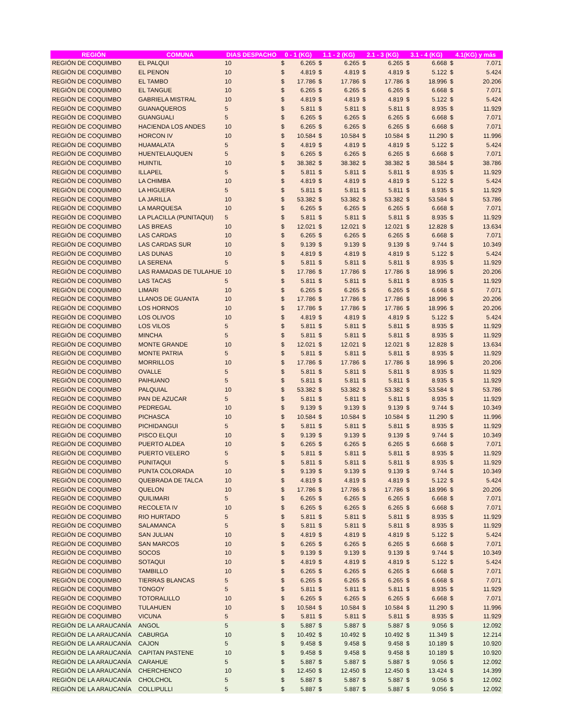| REGIÓN | COMUNA | DIAS DESPACHO | 0 - 1 (KG) | | 1.1 - 2 (KG) | | 2.1 - 3 (KG) | | 3.1 - 4 (KG) | | 4.1(KG) y más | |
| --- | --- | --- | --- | --- | --- | --- | --- | --- | --- | --- | --- | --- |
| REGIÓN DE COQUIMBO | EL PALQUI | 10 | $ | 6.265 | $ | 6.265 | $ | 6.265 | $ | 6.668 | $ | 7.071 |
| REGIÓN DE COQUIMBO | EL PENON | 10 | $ | 4.819 | $ | 4.819 | $ | 4.819 | $ | 5.122 | $ | 5.424 |
| REGIÓN DE COQUIMBO | EL TAMBO | 10 | $ | 17.786 | $ | 17.786 | $ | 17.786 | $ | 18.996 | $ | 20.206 |
| REGIÓN DE COQUIMBO | EL TANGUE | 10 | $ | 6.265 | $ | 6.265 | $ | 6.265 | $ | 6.668 | $ | 7.071 |
| REGIÓN DE COQUIMBO | GABRIELA MISTRAL | 10 | $ | 4.819 | $ | 4.819 | $ | 4.819 | $ | 5.122 | $ | 5.424 |
| REGIÓN DE COQUIMBO | GUANAQUEROS | 5 | $ | 5.811 | $ | 5.811 | $ | 5.811 | $ | 8.935 | $ | 11.929 |
| REGIÓN DE COQUIMBO | GUANGUALI | 5 | $ | 6.265 | $ | 6.265 | $ | 6.265 | $ | 6.668 | $ | 7.071 |
| REGIÓN DE COQUIMBO | HACIENDA LOS ANDES | 10 | $ | 6.265 | $ | 6.265 | $ | 6.265 | $ | 6.668 | $ | 7.071 |
| REGIÓN DE COQUIMBO | HORCON IV | 10 | $ | 10.584 | $ | 10.584 | $ | 10.584 | $ | 11.290 | $ | 11.996 |
| REGIÓN DE COQUIMBO | HUAMALATA | 5 | $ | 4.819 | $ | 4.819 | $ | 4.819 | $ | 5.122 | $ | 5.424 |
| REGIÓN DE COQUIMBO | HUENTELAUQUEN | 5 | $ | 6.265 | $ | 6.265 | $ | 6.265 | $ | 6.668 | $ | 7.071 |
| REGIÓN DE COQUIMBO | HUINTIL | 10 | $ | 38.382 | $ | 38.382 | $ | 38.382 | $ | 38.584 | $ | 38.786 |
| REGIÓN DE COQUIMBO | ILLAPEL | 5 | $ | 5.811 | $ | 5.811 | $ | 5.811 | $ | 8.935 | $ | 11.929 |
| REGIÓN DE COQUIMBO | LA CHIMBA | 10 | $ | 4.819 | $ | 4.819 | $ | 4.819 | $ | 5.122 | $ | 5.424 |
| REGIÓN DE COQUIMBO | LA HIGUERA | 5 | $ | 5.811 | $ | 5.811 | $ | 5.811 | $ | 8.935 | $ | 11.929 |
| REGIÓN DE COQUIMBO | LA JARILLA | 10 | $ | 53.382 | $ | 53.382 | $ | 53.382 | $ | 53.584 | $ | 53.786 |
| REGIÓN DE COQUIMBO | LA MARQUESA | 10 | $ | 6.265 | $ | 6.265 | $ | 6.265 | $ | 6.668 | $ | 7.071 |
| REGIÓN DE COQUIMBO | LA PLACILLA (PUNITAQUI) | 5 | $ | 5.811 | $ | 5.811 | $ | 5.811 | $ | 8.935 | $ | 11.929 |
| REGIÓN DE COQUIMBO | LAS BREAS | 10 | $ | 12.021 | $ | 12.021 | $ | 12.021 | $ | 12.828 | $ | 13.634 |
| REGIÓN DE COQUIMBO | LAS CARDAS | 10 | $ | 6.265 | $ | 6.265 | $ | 6.265 | $ | 6.668 | $ | 7.071 |
| REGIÓN DE COQUIMBO | LAS CARDAS SUR | 10 | $ | 9.139 | $ | 9.139 | $ | 9.139 | $ | 9.744 | $ | 10.349 |
| REGIÓN DE COQUIMBO | LAS DUNAS | 10 | $ | 4.819 | $ | 4.819 | $ | 4.819 | $ | 5.122 | $ | 5.424 |
| REGIÓN DE COQUIMBO | LA SERENA | 5 | $ | 5.811 | $ | 5.811 | $ | 5.811 | $ | 8.935 | $ | 11.929 |
| REGIÓN DE COQUIMBO | LAS RAMADAS DE TULAHUE | 10 | $ | 17.786 | $ | 17.786 | $ | 17.786 | $ | 18.996 | $ | 20.206 |
| REGIÓN DE COQUIMBO | LAS TACAS | 5 | $ | 5.811 | $ | 5.811 | $ | 5.811 | $ | 8.935 | $ | 11.929 |
| REGIÓN DE COQUIMBO | LIMARI | 10 | $ | 6.265 | $ | 6.265 | $ | 6.265 | $ | 6.668 | $ | 7.071 |
| REGIÓN DE COQUIMBO | LLANOS DE GUANTA | 10 | $ | 17.786 | $ | 17.786 | $ | 17.786 | $ | 18.996 | $ | 20.206 |
| REGIÓN DE COQUIMBO | LOS HORNOS | 10 | $ | 17.786 | $ | 17.786 | $ | 17.786 | $ | 18.996 | $ | 20.206 |
| REGIÓN DE COQUIMBO | LOS OLIVOS | 10 | $ | 4.819 | $ | 4.819 | $ | 4.819 | $ | 5.122 | $ | 5.424 |
| REGIÓN DE COQUIMBO | LOS VILOS | 5 | $ | 5.811 | $ | 5.811 | $ | 5.811 | $ | 8.935 | $ | 11.929 |
| REGIÓN DE COQUIMBO | MINCHA | 5 | $ | 5.811 | $ | 5.811 | $ | 5.811 | $ | 8.935 | $ | 11.929 |
| REGIÓN DE COQUIMBO | MONTE GRANDE | 10 | $ | 12.021 | $ | 12.021 | $ | 12.021 | $ | 12.828 | $ | 13.634 |
| REGIÓN DE COQUIMBO | MONTE PATRIA | 5 | $ | 5.811 | $ | 5.811 | $ | 5.811 | $ | 8.935 | $ | 11.929 |
| REGIÓN DE COQUIMBO | MORRILLOS | 10 | $ | 17.786 | $ | 17.786 | $ | 17.786 | $ | 18.996 | $ | 20.206 |
| REGIÓN DE COQUIMBO | OVALLE | 5 | $ | 5.811 | $ | 5.811 | $ | 5.811 | $ | 8.935 | $ | 11.929 |
| REGIÓN DE COQUIMBO | PAIHUANO | 5 | $ | 5.811 | $ | 5.811 | $ | 5.811 | $ | 8.935 | $ | 11.929 |
| REGIÓN DE COQUIMBO | PALQUIAL | 10 | $ | 53.382 | $ | 53.382 | $ | 53.382 | $ | 53.584 | $ | 53.786 |
| REGIÓN DE COQUIMBO | PAN DE AZUCAR | 5 | $ | 5.811 | $ | 5.811 | $ | 5.811 | $ | 8.935 | $ | 11.929 |
| REGIÓN DE COQUIMBO | PEDREGAL | 10 | $ | 9.139 | $ | 9.139 | $ | 9.139 | $ | 9.744 | $ | 10.349 |
| REGIÓN DE COQUIMBO | PICHASCA | 10 | $ | 10.584 | $ | 10.584 | $ | 10.584 | $ | 11.290 | $ | 11.996 |
| REGIÓN DE COQUIMBO | PICHIDANGUI | 5 | $ | 5.811 | $ | 5.811 | $ | 5.811 | $ | 8.935 | $ | 11.929 |
| REGIÓN DE COQUIMBO | PISCO ELQUI | 10 | $ | 9.139 | $ | 9.139 | $ | 9.139 | $ | 9.744 | $ | 10.349 |
| REGIÓN DE COQUIMBO | PUERTO ALDEA | 10 | $ | 6.265 | $ | 6.265 | $ | 6.265 | $ | 6.668 | $ | 7.071 |
| REGIÓN DE COQUIMBO | PUERTO VELERO | 5 | $ | 5.811 | $ | 5.811 | $ | 5.811 | $ | 8.935 | $ | 11.929 |
| REGIÓN DE COQUIMBO | PUNITAQUI | 5 | $ | 5.811 | $ | 5.811 | $ | 5.811 | $ | 8.935 | $ | 11.929 |
| REGIÓN DE COQUIMBO | PUNTA COLORADA | 10 | $ | 9.139 | $ | 9.139 | $ | 9.139 | $ | 9.744 | $ | 10.349 |
| REGIÓN DE COQUIMBO | QUEBRADA DE TALCA | 10 | $ | 4.819 | $ | 4.819 | $ | 4.819 | $ | 5.122 | $ | 5.424 |
| REGIÓN DE COQUIMBO | QUELON | 10 | $ | 17.786 | $ | 17.786 | $ | 17.786 | $ | 18.996 | $ | 20.206 |
| REGIÓN DE COQUIMBO | QUILIMARI | 5 | $ | 6.265 | $ | 6.265 | $ | 6.265 | $ | 6.668 | $ | 7.071 |
| REGIÓN DE COQUIMBO | RECOLETA IV | 10 | $ | 6.265 | $ | 6.265 | $ | 6.265 | $ | 6.668 | $ | 7.071 |
| REGIÓN DE COQUIMBO | RIO HURTADO | 5 | $ | 5.811 | $ | 5.811 | $ | 5.811 | $ | 8.935 | $ | 11.929 |
| REGIÓN DE COQUIMBO | SALAMANCA | 5 | $ | 5.811 | $ | 5.811 | $ | 5.811 | $ | 8.935 | $ | 11.929 |
| REGIÓN DE COQUIMBO | SAN JULIAN | 10 | $ | 4.819 | $ | 4.819 | $ | 4.819 | $ | 5.122 | $ | 5.424 |
| REGIÓN DE COQUIMBO | SAN MARCOS | 10 | $ | 6.265 | $ | 6.265 | $ | 6.265 | $ | 6.668 | $ | 7.071 |
| REGIÓN DE COQUIMBO | SOCOS | 10 | $ | 9.139 | $ | 9.139 | $ | 9.139 | $ | 9.744 | $ | 10.349 |
| REGIÓN DE COQUIMBO | SOTAQUI | 10 | $ | 4.819 | $ | 4.819 | $ | 4.819 | $ | 5.122 | $ | 5.424 |
| REGIÓN DE COQUIMBO | TAMBILLO | 10 | $ | 6.265 | $ | 6.265 | $ | 6.265 | $ | 6.668 | $ | 7.071 |
| REGIÓN DE COQUIMBO | TIERRAS BLANCAS | 5 | $ | 6.265 | $ | 6.265 | $ | 6.265 | $ | 6.668 | $ | 7.071 |
| REGIÓN DE COQUIMBO | TONGOY | 5 | $ | 5.811 | $ | 5.811 | $ | 5.811 | $ | 8.935 | $ | 11.929 |
| REGIÓN DE COQUIMBO | TOTORALILLO | 10 | $ | 6.265 | $ | 6.265 | $ | 6.265 | $ | 6.668 | $ | 7.071 |
| REGIÓN DE COQUIMBO | TULAHUEN | 10 | $ | 10.584 | $ | 10.584 | $ | 10.584 | $ | 11.290 | $ | 11.996 |
| REGIÓN DE COQUIMBO | VICUNA | 5 | $ | 5.811 | $ | 5.811 | $ | 5.811 | $ | 8.935 | $ | 11.929 |
| REGIÓN DE LA ARAUCANÍA | ANGOL | 5 | $ | 5.887 | $ | 5.887 | $ | 5.887 | $ | 9.056 | $ | 12.092 |
| REGIÓN DE LA ARAUCANÍA | CABURGA | 10 | $ | 10.492 | $ | 10.492 | $ | 10.492 | $ | 11.349 | $ | 12.214 |
| REGIÓN DE LA ARAUCANÍA | CAJON | 5 | $ | 9.458 | $ | 9.458 | $ | 9.458 | $ | 10.189 | $ | 10.920 |
| REGIÓN DE LA ARAUCANÍA | CAPITAN PASTENE | 10 | $ | 9.458 | $ | 9.458 | $ | 9.458 | $ | 10.189 | $ | 10.920 |
| REGIÓN DE LA ARAUCANÍA | CARAHUE | 5 | $ | 5.887 | $ | 5.887 | $ | 5.887 | $ | 9.056 | $ | 12.092 |
| REGIÓN DE LA ARAUCANÍA | CHERCHENCO | 10 | $ | 12.450 | $ | 12.450 | $ | 12.450 | $ | 13.424 | $ | 14.399 |
| REGIÓN DE LA ARAUCANÍA | CHOLCHOL | 5 | $ | 5.887 | $ | 5.887 | $ | 5.887 | $ | 9.056 | $ | 12.092 |
| REGIÓN DE LA ARAUCANÍA | COLLIPULLI | 5 | $ | 5.887 | $ | 5.887 | $ | 5.887 | $ | 9.056 | $ | 12.092 |